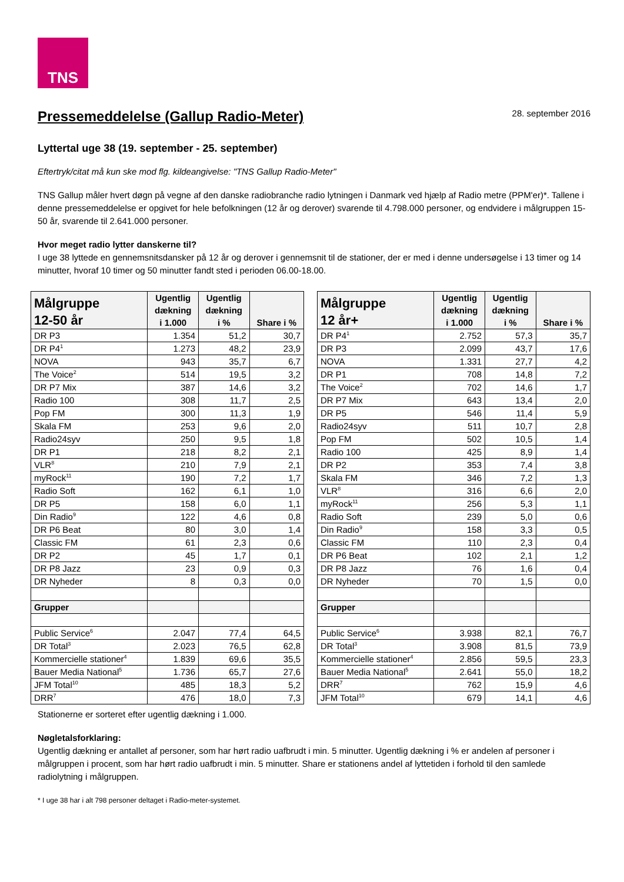TNS
Pressemeddelelse (Gallup Radio-Meter)
28. september 2016
Lyttertal uge 38 (19. september - 25. september)
Eftertryk/citat må kun ske mod flg. kildeangivelse: "TNS Gallup Radio-Meter"
TNS Gallup måler hvert døgn på vegne af den danske radiobranche radio lytningen i Danmark ved hjælp af Radio metre (PPM'er)*. Tallene i denne pressemeddelelse er opgivet for hele befolkningen (12 år og derover) svarende til 4.798.000 personer, og endvidere i målgruppen 15-50 år, svarende til 2.641.000 personer.
Hvor meget radio lytter danskerne til?
I uge 38 lyttede en gennemsnitsdansker på 12 år og derover i gennemsnit til de stationer, der er med i denne undersøgelse i 13 timer og 14 minutter, hvoraf 10 timer og 50 minutter fandt sted i perioden 06.00-18.00.
| Målgruppe 12-50 år | Ugentlig dækning i 1.000 | Ugentlig dækning i % | Share i % |
| --- | --- | --- | --- |
| DR P3 | 1.354 | 51,2 | 30,7 |
| DR P4<sup>1</sup> | 1.273 | 48,2 | 23,9 |
| NOVA | 943 | 35,7 | 6,7 |
| The Voice<sup>2</sup> | 514 | 19,5 | 3,2 |
| DR P7 Mix | 387 | 14,6 | 3,2 |
| Radio 100 | 308 | 11,7 | 2,5 |
| Pop FM | 300 | 11,3 | 1,9 |
| Skala FM | 253 | 9,6 | 2,0 |
| Radio24syv | 250 | 9,5 | 1,8 |
| DR P1 | 218 | 8,2 | 2,1 |
| VLR<sup>8</sup> | 210 | 7,9 | 2,1 |
| myRock<sup>11</sup> | 190 | 7,2 | 1,7 |
| Radio Soft | 162 | 6,1 | 1,0 |
| DR P5 | 158 | 6,0 | 1,1 |
| Din Radio<sup>9</sup> | 122 | 4,6 | 0,8 |
| DR P6 Beat | 80 | 3,0 | 1,4 |
| Classic FM | 61 | 2,3 | 0,6 |
| DR P2 | 45 | 1,7 | 0,1 |
| DR P8 Jazz | 23 | 0,9 | 0,3 |
| DR Nyheder | 8 | 0,3 | 0,0 |
| Grupper | | | |
| Public Service<sup>6</sup> | 2.047 | 77,4 | 64,5 |
| DR Total<sup>3</sup> | 2.023 | 76,5 | 62,8 |
| Kommercielle stationer<sup>4</sup> | 1.839 | 69,6 | 35,5 |
| Bauer Media National<sup>5</sup> | 1.736 | 65,7 | 27,6 |
| JFM Total<sup>10</sup> | 485 | 18,3 | 5,2 |
| DRR<sup>7</sup> | 476 | 18,0 | 7,3 |
| Målgruppe 12 år+ | Ugentlig dækning i 1.000 | Ugentlig dækning i % | Share i % |
| --- | --- | --- | --- |
| DR P4<sup>1</sup> | 2.752 | 57,3 | 35,7 |
| DR P3 | 2.099 | 43,7 | 17,6 |
| NOVA | 1.331 | 27,7 | 4,2 |
| DR P1 | 708 | 14,8 | 7,2 |
| The Voice<sup>2</sup> | 702 | 14,6 | 1,7 |
| DR P7 Mix | 643 | 13,4 | 2,0 |
| DR P5 | 546 | 11,4 | 5,9 |
| Radio24syv | 511 | 10,7 | 2,8 |
| Pop FM | 502 | 10,5 | 1,4 |
| Radio 100 | 425 | 8,9 | 1,4 |
| DR P2 | 353 | 7,4 | 3,8 |
| Skala FM | 346 | 7,2 | 1,3 |
| VLR<sup>8</sup> | 316 | 6,6 | 2,0 |
| myRock<sup>11</sup> | 256 | 5,3 | 1,1 |
| Radio Soft | 239 | 5,0 | 0,6 |
| Din Radio<sup>9</sup> | 158 | 3,3 | 0,5 |
| Classic FM | 110 | 2,3 | 0,4 |
| DR P6 Beat | 102 | 2,1 | 1,2 |
| DR P8 Jazz | 76 | 1,6 | 0,4 |
| DR Nyheder | 70 | 1,5 | 0,0 |
| Grupper | | | |
| Public Service<sup>6</sup> | 3.938 | 82,1 | 76,7 |
| DR Total<sup>3</sup> | 3.908 | 81,5 | 73,9 |
| Kommercielle stationer<sup>4</sup> | 2.856 | 59,5 | 23,3 |
| Bauer Media National<sup>5</sup> | 2.641 | 55,0 | 18,2 |
| DRR<sup>7</sup> | 762 | 15,9 | 4,6 |
| JFM Total<sup>10</sup> | 679 | 14,1 | 4,6 |
Stationerne er sorteret efter ugentlig dækning i 1.000.
Nøgletalsforklaring:
Ugentlig dækning er antallet af personer, som har hørt radio uafbrudt i min. 5 minutter. Ugentlig dækning i % er andelen af personer i målgruppen i procent, som har hørt radio uafbrudt i min. 5 minutter. Share er stationens andel af lyttetiden i forhold til den samlede radiolytning i målgruppen.
* I uge 38 har i alt 798 personer deltaget i Radio-meter-systemet.